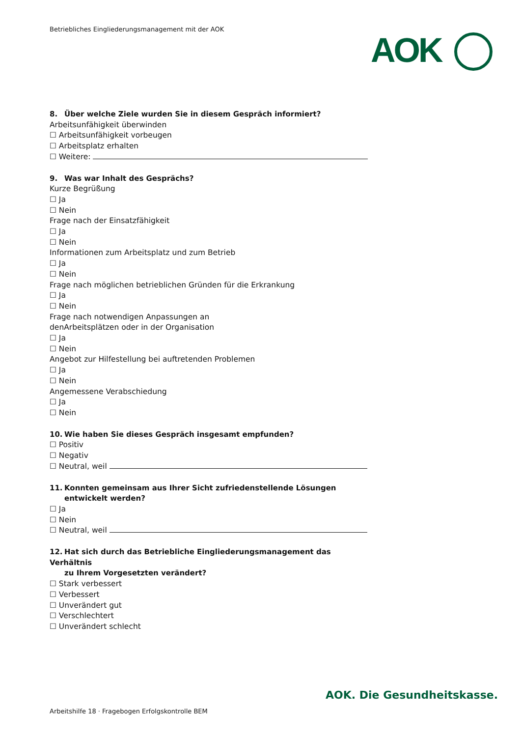Betriebliches Eingliederungsmanagement mit der AOK
AOK
8. Über welche Ziele wurden Sie in diesem Gespräch informiert?
Arbeitsunfähigkeit überwinden
☐ Arbeitsunfähigkeit vorbeugen
☐ Arbeitsplatz erhalten
☐ Weitere:
9. Was war Inhalt des Gesprächs?
Kurze Begrüßung
☐ Ja
☐ Nein
Frage nach der Einsatzfähigkeit
☐ Ja
☐ Nein
Informationen zum Arbeitsplatz und zum Betrieb
☐ Ja
☐ Nein
Frage nach möglichen betrieblichen Gründen für die Erkrankung
☐ Ja
☐ Nein
Frage nach notwendigen Anpassungen an
denArbeitsplätzen oder in der Organisation
☐ Ja
☐ Nein
Angebot zur Hilfestellung bei auftretenden Problemen
☐ Ja
☐ Nein
Angemessene Verabschiedung
☐ Ja
☐ Nein
10. Wie haben Sie dieses Gespräch insgesamt empfunden?
☐ Positiv
☐ Negativ
☐ Neutral, weil
11. Konnten gemeinsam aus Ihrer Sicht zufriedenstellende Lösungen
entwickelt werden?
☐ Ja
☐ Nein
☐ Neutral, weil
12. Hat sich durch das Betriebliche Eingliederungsmanagement das Verhältnis
zu Ihrem Vorgesetzten verändert?
☐ Stark verbessert
☐ Verbessert
☐ Unverändert gut
☐ Verschlechtert
☐ Unverändert schlecht
AOK. Die Gesundheitskasse.
Arbeitshilfe 18 · Fragebogen Erfolgskontrolle BEM